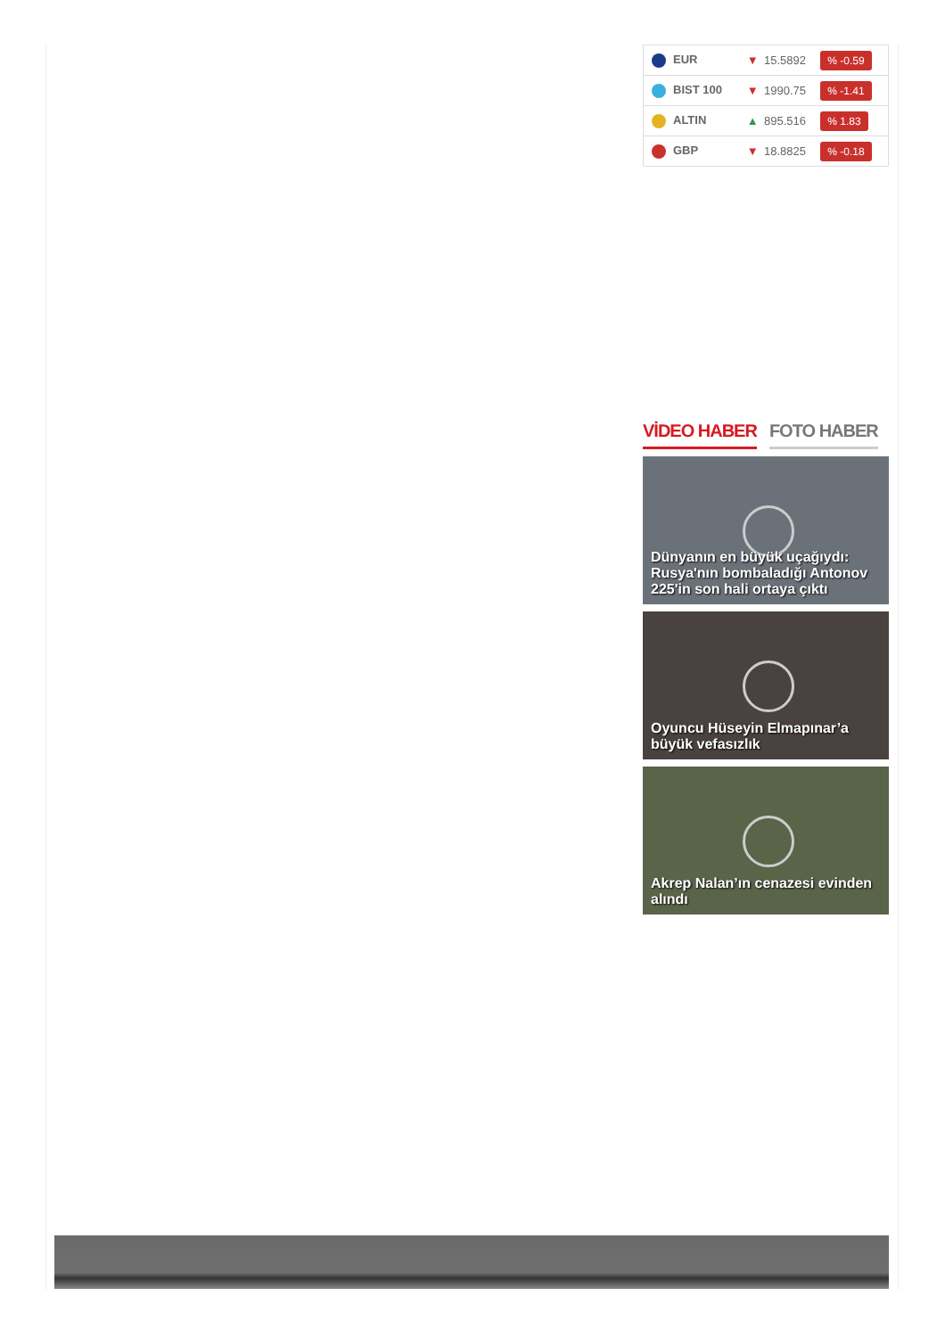| EUR | ▼ | 15.5892 | % -0.59 |
| BIST 100 | ▼ | 1990.75 | % -1.41 |
| ALTIN | ▲ | 895.516 | % 1.83 |
| GBP | ▼ | 18.8825 | % -0.18 |
VİDEO HABER FOTO HABER
Dünyanın en büyük uçağıydı: Rusya'nın bombaladığı Antonov 225'in son hali ortaya çıktı
Oyuncu Hüseyin Elmapınar’a büyük vefasızlık
Akrep Nalan’ın cenazesi evinden alındı